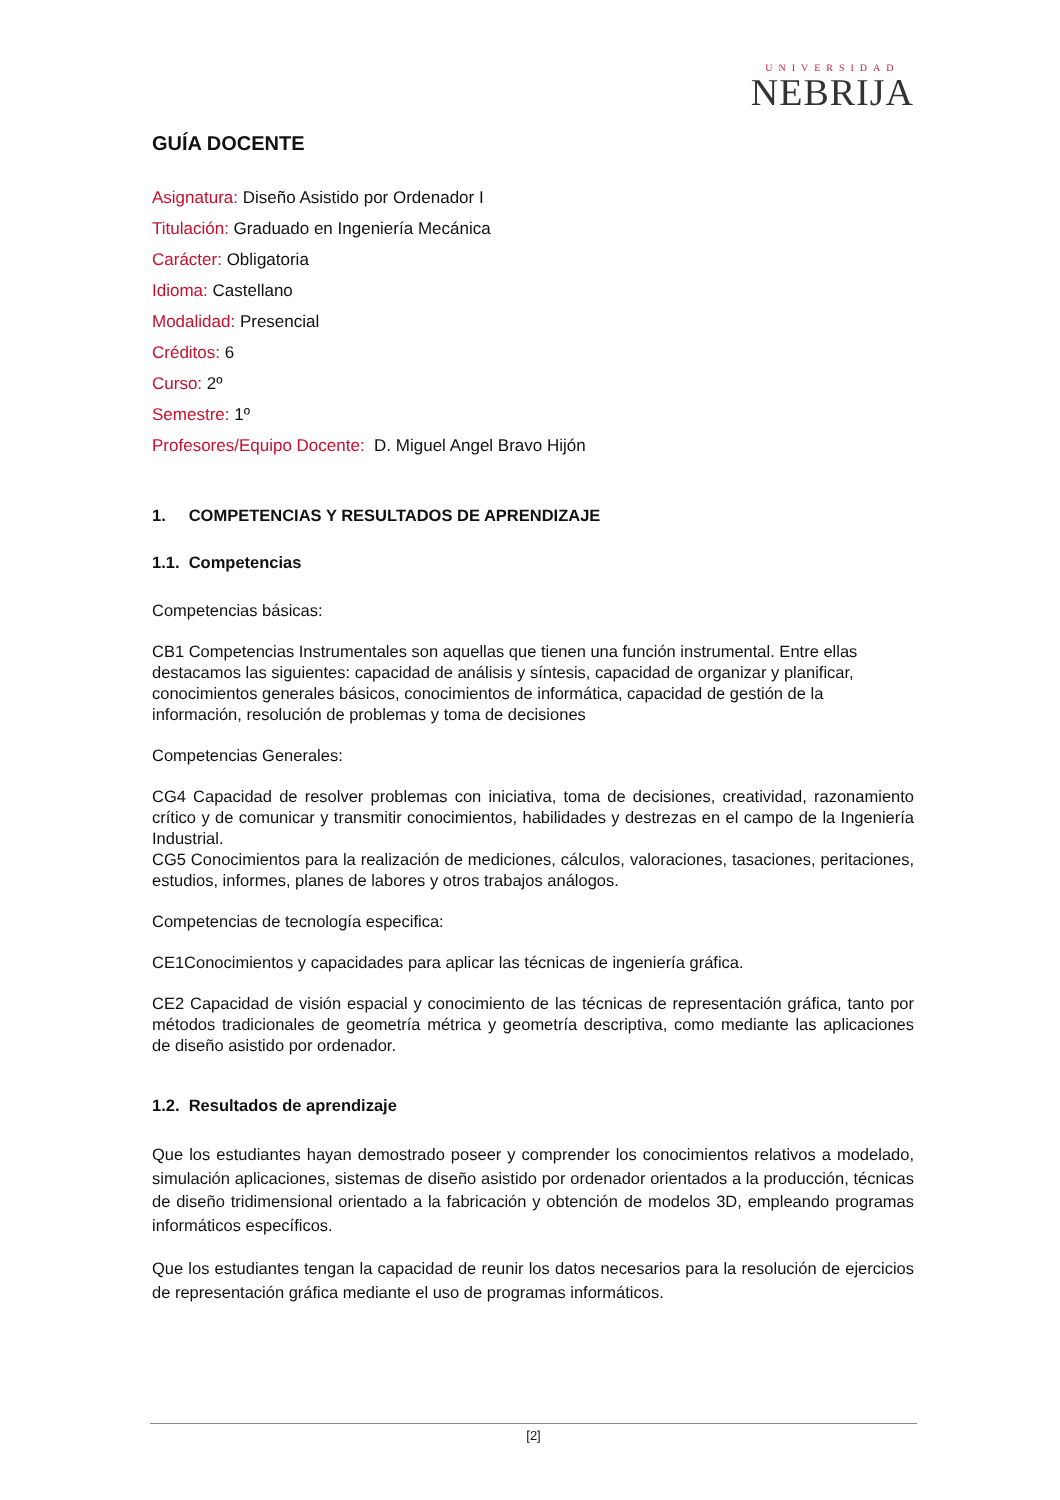UNIVERSIDAD
NEBRIJA
GUÍA DOCENTE
Asignatura: Diseño Asistido por Ordenador I
Titulación: Graduado en Ingeniería Mecánica
Carácter: Obligatoria
Idioma: Castellano
Modalidad: Presencial
Créditos: 6
Curso: 2º
Semestre: 1º
Profesores/Equipo Docente: D. Miguel Angel Bravo Hijón
1. COMPETENCIAS Y RESULTADOS DE APRENDIZAJE
1.1. Competencias
Competencias básicas:
CB1 Competencias Instrumentales son aquellas que tienen una función instrumental. Entre ellas destacamos las siguientes: capacidad de análisis y síntesis, capacidad de organizar y planificar, conocimientos generales básicos, conocimientos de informática, capacidad de gestión de la información, resolución de problemas y toma de decisiones
Competencias Generales:
CG4 Capacidad de resolver problemas con iniciativa, toma de decisiones, creatividad, razonamiento crítico y de comunicar y transmitir conocimientos, habilidades y destrezas en el campo de la Ingeniería Industrial.
CG5 Conocimientos para la realización de mediciones, cálculos, valoraciones, tasaciones, peritaciones, estudios, informes, planes de labores y otros trabajos análogos.
Competencias de tecnología especifica:
CE1Conocimientos y capacidades para aplicar las técnicas de ingeniería gráfica.
CE2 Capacidad de visión espacial y conocimiento de las técnicas de representación gráfica, tanto por métodos tradicionales de geometría métrica y geometría descriptiva, como mediante las aplicaciones de diseño asistido por ordenador.
1.2. Resultados de aprendizaje
Que los estudiantes hayan demostrado poseer y comprender los conocimientos relativos a modelado, simulación aplicaciones, sistemas de diseño asistido por ordenador orientados a la producción, técnicas de diseño tridimensional orientado a la fabricación y obtención de modelos 3D, empleando programas informáticos específicos.
Que los estudiantes tengan la capacidad de reunir los datos necesarios para la resolución de ejercicios de representación gráfica mediante el uso de programas informáticos.
[2]